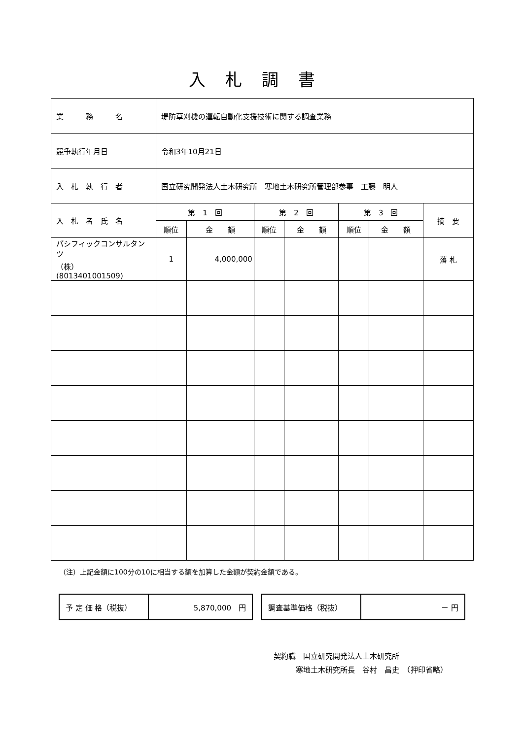入札調書
| 業 務 名 | 堤防草刈機の運転自動化支援技術に関する調査業務 | | | | | | |
| 競争執行年月日 | 令和3年10月21日 | | | | | | |
| 入 札 執 行 者 | 国立研究開発法人土木研究所 寒地土木研究所管理部参事 工藤 明人 | | | | | | |
| 入 札 者 氏 名 | 第 1 回 | | 第 2 回 | | 第 3 回 | | 摘 要 |
| | 順位 | 金 額 | 順位 | 金 額 | 順位 | 金 額 | |
| パシフィックコンサルタンツ （株） (8013401001509) | 1 | 4,000,000 | | | | | 落 札 |
（注）上記金額に100分の10に相当する額を加算した金額が契約金額である。
| 予 定 価 格（税抜） | 5,870,000 円 |
| 調査基準価格（税抜） | － 円 |
契約職　国立研究開発法人土木研究所
　　　寒地土木研究所長　谷村　昌史　（押印省略）